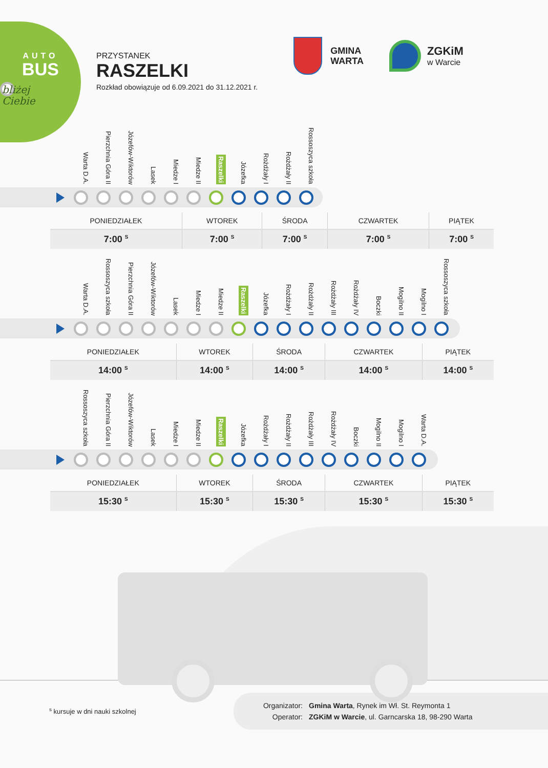AUTO
BUS
bliżej
Ciebie
PRZYSTANEK
RASZELKI
Rozkład obowiązuje od 6.09.2021 do 31.12.2021 r.
GMINA
WARTA
ZGKiM
w Warcie
Warta D.A.
Pierzchnia Góra II
Józefów-Wiktorów
Lasek
Miedze I
Miedze II
Raszelki
Józefka
Rożdżały I
Rożdżały II
Rossoszyca szkoła
| PONIEDZIAŁEK | WTOREK | ŚRODA | CZWARTEK | PIĄTEK |
| --- | --- | --- | --- | --- |
| 7:00 <sup>S</sup> | 7:00 <sup>S</sup> | 7:00 <sup>S</sup> | 7:00 <sup>S</sup> | 7:00 <sup>S</sup> |
Warta D.A.
Rossoszyca szkoła
Pierzchnia Góra II
Józefów-Wiktorów
Lasek
Miedze I
Miedze II
Raszelki
Józefka
Rożdżały I
Rożdżały II
Rożdżały III
Rożdżały IV
Boczki
Mogilno II
Mogilno I
Rossoszyca szkoła
| PONIEDZIAŁEK | WTOREK | ŚRODA | CZWARTEK | PIĄTEK |
| --- | --- | --- | --- | --- |
| 14:00 <sup>S</sup> | 14:00 <sup>S</sup> | 14:00 <sup>S</sup> | 14:00 <sup>S</sup> | 14:00 <sup>S</sup> |
Rossoszyca szkoła
Pierzchnia Góra II
Józefów-Wiktorów
Lasek
Miedze I
Miedze II
Raszelki
Józefka
Rożdżały I
Rożdżały II
Rożdżały III
Rożdżały IV
Boczki
Mogilno II
Mogilno I
Warta D.A.
| PONIEDZIAŁEK | WTOREK | ŚRODA | CZWARTEK | PIĄTEK |
| --- | --- | --- | --- | --- |
| 15:30 <sup>S</sup> | 15:30 <sup>S</sup> | 15:30 <sup>S</sup> | 15:30 <sup>S</sup> | 15:30 <sup>S</sup> |
<sup>s</sup> kursuje w dni nauki szkolnej
Organizator: Gmina Warta, Rynek im Wł. St. Reymonta 1
Operator: ZGKiM w Warcie, ul. Garncarska 18, 98-290 Warta